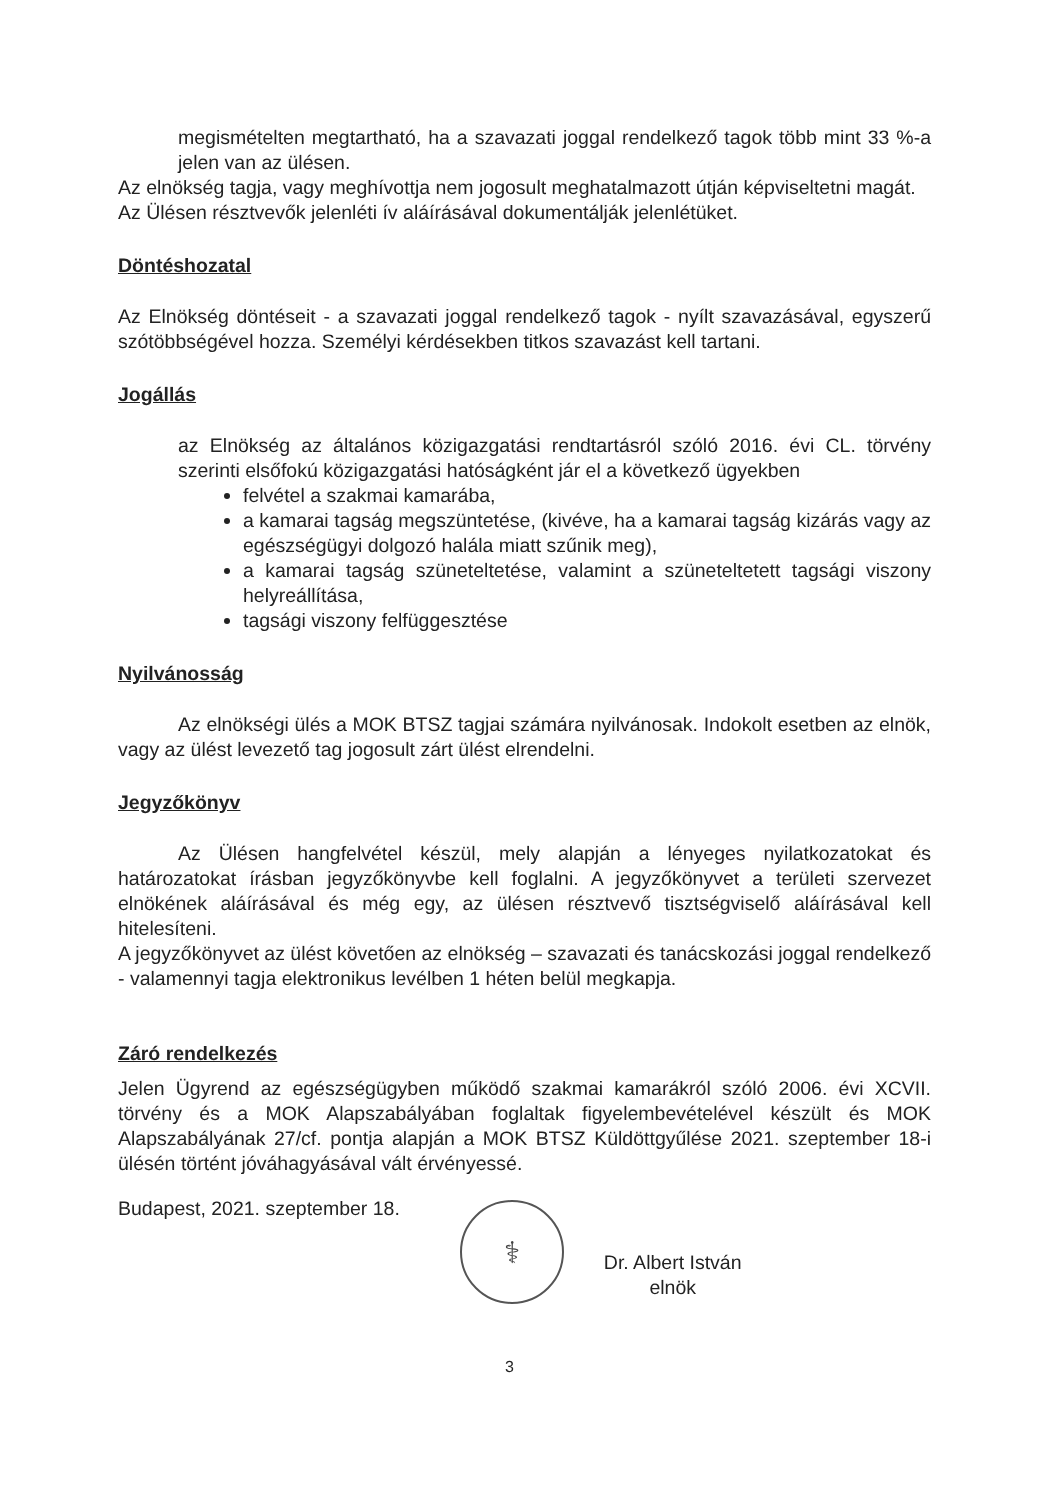megismételten megtartható, ha a szavazati joggal rendelkező tagok több mint 33 %-a jelen van az ülésen.
Az elnökség tagja, vagy meghívottja nem jogosult meghatalmazott útján képviseltetni magát.
Az Ülésen résztvevők jelenléti ív aláírásával dokumentálják jelenlétüket.
Döntéshozatal
Az Elnökség döntéseit - a szavazati joggal rendelkező tagok - nyílt szavazásával, egyszerű szótöbbségével hozza. Személyi kérdésekben titkos szavazást kell tartani.
Jogállás
az Elnökség az általános közigazgatási rendtartásról szóló 2016. évi CL. törvény szerinti elsőfokú közigazgatási hatóságként jár el a következő ügyekben
felvétel a szakmai kamarába,
a kamarai tagság megszüntetése, (kivéve, ha a kamarai tagság kizárás vagy az egészségügyi dolgozó halála miatt szűnik meg),
a kamarai tagság szüneteltetése, valamint a szüneteltetett tagsági viszony helyreállítása,
tagsági viszony felfüggesztése
Nyilvánosság
Az elnökségi ülés a MOK BTSZ tagjai számára nyilvánosak. Indokolt esetben az elnök, vagy az ülést levezető tag jogosult zárt ülést elrendelni.
Jegyzőkönyv
Az Ülésen hangfelvétel készül, mely alapján a lényeges nyilatkozatokat és határozatokat írásban jegyzőkönyvbe kell foglalni. A jegyzőkönyvet a területi szervezet elnökének aláírásával és még egy, az ülésen résztvevő tisztségviselő aláírásával kell hitelesíteni.
A jegyzőkönyvet az ülést követően az elnökség – szavazati és tanácskozási joggal rendelkező - valamennyi tagja elektronikus levélben 1 héten belül megkapja.
Záró rendelkezés
Jelen Ügyrend az egészségügyben működő szakmai kamarákról szóló 2006. évi XCVII. törvény és a MOK Alapszabályában foglaltak figyelembevételével készült és MOK Alapszabályának 27/cf. pontja alapján a MOK BTSZ Küldöttgyűlése 2021. szeptember 18-i ülésén történt jóváhagyásával vált érvényessé.
Budapest, 2021. szeptember 18.
⚕
Dr. Albert István
elnök
3